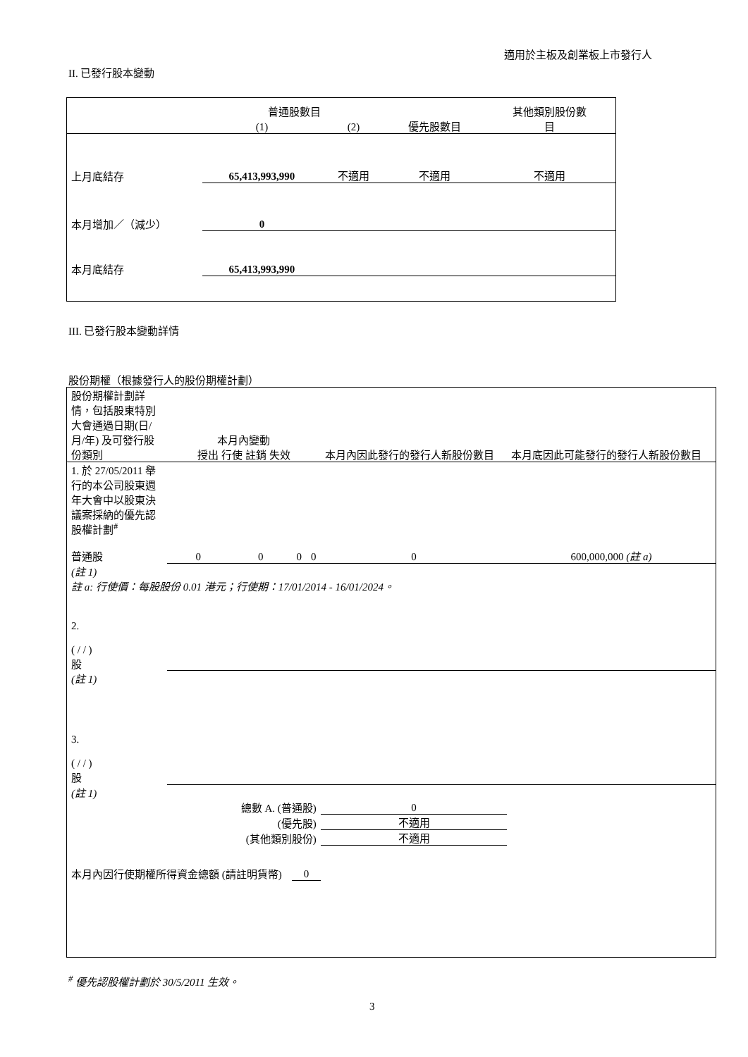適用於主板及創業板上市發行人
II. 已發行股本變動
| | 普通股數目 | | | 其他類別股份數 |
| --- | --- | --- | --- | --- |
| | (1) | (2) | 優先股數目 | 目 |
| 上月底結存 | 65,413,993,990 | 不適用 | 不適用 | 不適用 |
| 本月增加／（減少） | 0 | | | |
| 本月底結存 | 65,413,993,990 | | | |
III. 已發行股本變動詳情
股份期權（根據發行人的股份期權計劃）
| 股份期權計劃詳情，包括股東特別大會通過日期(日/月/年) 及可發行股份類別 | 本月內變動 授出 行使 註銷 失效 | | | | 本月內因此發行的發行人新股份數目 | 本月底因此可能發行的發行人新股份數目 |
| 1. 於 27/05/2011 舉行的本公司股東週年大會中以股東決議案採納的優先認股權計劃<sup>#</sup> 普通股 | 0 | 0 | 0 | 0 | 0 | 600,000,000 (註 a) |
| (註 1) 註 a: 行使價：每股股份 0.01 港元；行使期：17/01/2014 - 16/01/2024。 | | | | | | |
| 2. ( / / ) 股 | | | | | | |
| (註 1) | | | | | | |
| 3. ( / / ) 股 | | | | | | |
| (註 1) | | | | | | |
| 總數 A. (普通股) | | | | | 0 | |
| (優先股) | | | | | 不適用 | |
| (其他類別股份) | | | | | 不適用 | |
| 本月內因行使期權所得資金總額 (請註明貨幣) | | | 0 | | | |
<sup>#</sup> 優先認股權計劃於 30/5/2011 生效。
3